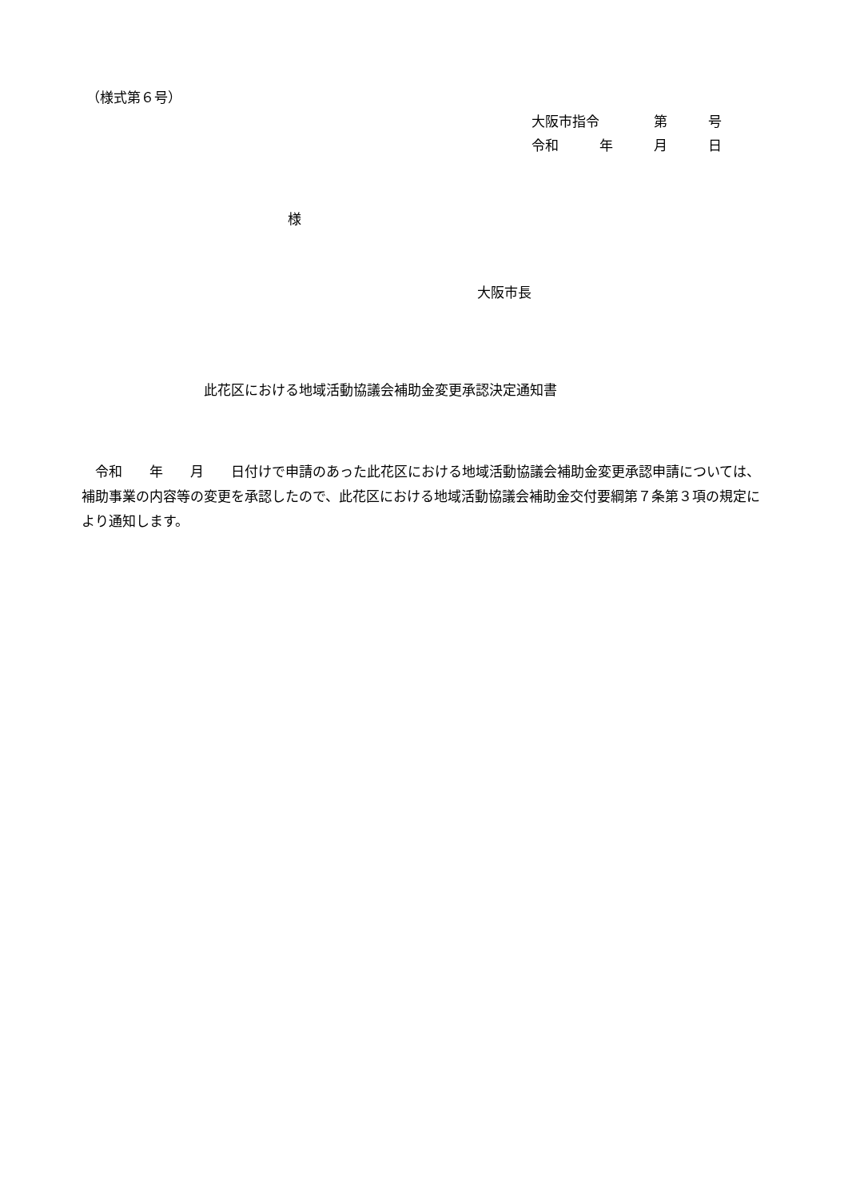（様式第６号）
大阪市指令　　　　第　　　号
令和　　　年　　　月　　　日
様
大阪市長
此花区における地域活動協議会補助金変更承認決定通知書
　令和　　年　　月　　日付けで申請のあった此花区における地域活動協議会補助金変更承認申請については、補助事業の内容等の変更を承認したので、此花区における地域活動協議会補助金交付要綱第７条第３項の規定により通知します。